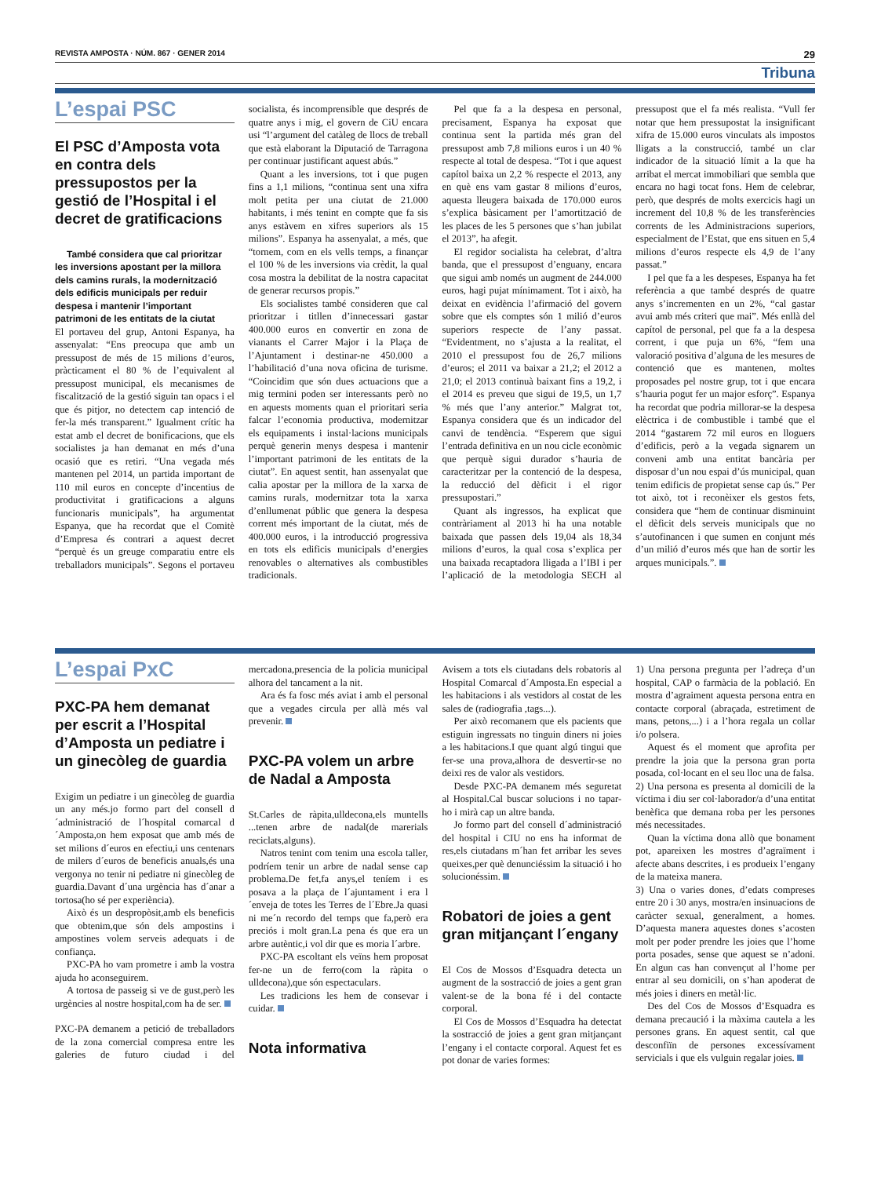REVISTA AMPOSTA · NÚM. 867 · GENER 2014 29
Tribuna
L’espai PSC
El PSC d’Amposta vota en contra dels pressupostos per la gestió de l’Hospital i el decret de gratificacions
També considera que cal prioritzar les inversions apostant per la millora dels camins rurals, la modernització dels edificis municipals per reduir despesa i mantenir l’important patrimoni de les entitats de la ciutat
El portaveu del grup, Antoni Espanya, ha assenyalat: “Ens preocupa que amb un pressupost de més de 15 milions d’euros, pràcticament el 80 % de l’equivalent al pressupost municipal, els mecanismes de fiscalització de la gestió siguin tan opacs i el que és pitjor, no detectem cap intenció de fer-la més transparent.” Igualment crític ha estat amb el decret de bonificacions, que els socialistes ja han demanat en més d’una ocasió que es retiri. “Una vegada més mantenen pel 2014, un partida important de 110 mil euros en concepte d’incentius de productivitat i gratificacions a alguns funcionaris municipals”, ha argumentat Espanya, que ha recordat que el Comitè d’Empresa és contrari a aquest decret “perquè és un greuge comparatiu entre els treballadors municipals”. Segons el portaveu socialista, és incomprensible que després de quatre anys i mig, el govern de CiU encara usi “l’argument del catàleg de llocs de treball que està elaborant la Diputació de Tarragona per continuar justificant aquest abús.”
Quant a les inversions, tot i que pugen fins a 1,1 milions, “continua sent una xifra molt petita per una ciutat de 21.000 habitants, i més tenint en compte que fa sis anys estàvem en xifres superiors als 15 milions”. Espanya ha assenyalat, a més, que “tornem, com en els vells temps, a finançar el 100 % de les inversions via crèdit, la qual cosa mostra la debilitat de la nostra capacitat de generar recursos propis.”
Els socialistes també consideren que cal prioritzar i titllen d’innecessari gastar 400.000 euros en convertir en zona de vianants el Carrer Major i la Plaça de l’Ajuntament i destinar-ne 450.000 a l’habilitació d’una nova oficina de turisme. “Coincidim que són dues actuacions que a mig termini poden ser interessants però no en aquests moments quan el prioritari seria falcar l’economia productiva, modernitzar els equipaments i instal·lacions municipals perquè generin menys despesa i mantenir l’important patrimoni de les entitats de la ciutat”. En aquest sentit, han assenyalat que calia apostar per la millora de la xarxa de camins rurals, modernitzar tota la xarxa d’enllumenat públic que genera la despesa corrent més important de la ciutat, més de 400.000 euros, i la introducció progressiva en tots els edificis municipals d’energies renovables o alternatives als combustibles tradicionals.
Pel que fa a la despesa en personal, precisament, Espanya ha exposat que continua sent la partida més gran del pressupost amb 7,8 milions euros i un 40 % respecte al total de despesa. “Tot i que aquest capítol baixa un 2,2 % respecte el 2013, any en què ens vam gastar 8 milions d’euros, aquesta lleugera baixada de 170.000 euros s’explica bàsicament per l’amortització de les places de les 5 persones que s’han jubilat el 2013”, ha afegit.
El regidor socialista ha celebrat, d’altra banda, que el pressupost d’enguany, encara que sigui amb només un augment de 244.000 euros, hagi pujat mínimament. Tot i això, ha deixat en evidència l’afirmació del govern sobre que els comptes són 1 milió d’euros superiors respecte de l’any passat. “Evidentment, no s’ajusta a la realitat, el 2010 el pressupost fou de 26,7 milions d’euros; el 2011 va baixar a 21,2; el 2012 a 21,0; el 2013 continuà baixant fins a 19,2, i el 2014 es preveu que sigui de 19,5, un 1,7 % més que l’any anterior.” Malgrat tot, Espanya considera que és un indicador del canvi de tendència. “Esperem que sigui l’entrada definitiva en un nou cicle econòmic que perquè sigui durador s’hauria de caracteritzar per la contenció de la despesa, la reducció del dèficit i el rigor pressupostari.”
Quant als ingressos, ha explicat que contràriament al 2013 hi ha una notable baixada que passen dels 19,04 als 18,34 milions d’euros, la qual cosa s’explica per una baixada recaptadora lligada a l’IBI i per l’aplicació de la metodologia SECH al pressupost que el fa més realista. “Vull fer notar que hem pressupostat la insignificant xifra de 15.000 euros vinculats als impostos lligats a la construcció, també un clar indicador de la situació límit a la que ha arribat el mercat immobiliari que sembla que encara no hagi tocat fons. Hem de celebrar, però, que després de molts exercicis hagi un increment del 10,8 % de les transferències corrents de les Administracions superiors, especialment de l’Estat, que ens situen en 5,4 milions d’euros respecte els 4,9 de l’any passat.”
I pel que fa a les despeses, Espanya ha fet referència a que també després de quatre anys s’incrementen en un 2%, “cal gastar avui amb més criteri que mai”. Més enllà del capítol de personal, pel que fa a la despesa corrent, i que puja un 6%, “fem una valoració positiva d’alguna de les mesures de contenció que es mantenen, moltes proposades pel nostre grup, tot i que encara s’hauria pogut fer un major esforç”. Espanya ha recordat que podria millorar-se la despesa elèctrica i de combustible i també que el 2014 “gastarem 72 mil euros en lloguers d’edificis, però a la vegada signarem un conveni amb una entitat bancària per disposar d’un nou espai d’ús municipal, quan tenim edificis de propietat sense cap ús.” Per tot això, tot i reconèixer els gestos fets, considera que “hem de continuar disminuint el dèficit dels serveis municipals que no s’autofinancen i que sumen en conjunt més d’un milió d’euros més que han de sortir les arques municipals.”.
L’espai PxC
PXC-PA hem demanat per escrit a l’Hospital d’Amposta un pediatre i un ginecòleg de guardia
Exigim un pediatre i un ginecòleg de guardia un any més.jo formo part del consell d´administració de l´hospital comarcal d´Amposta,on hem exposat que amb més de set milions d´euros en efectiu,i uns centenars de milers d´euros de beneficis anuals,és una vergonya no tenir ni pediatre ni ginecòleg de guardia.Davant d´una urgència has d´anar a tortosa(ho sé per experiència).
Això és un despropòsit,amb els beneficis que obtenim,que són dels ampostins i ampostines volem serveis adequats i de confiança.
PXC-PA ho vam prometre i amb la vostra ajuda ho aconseguirem.
A tortosa de passeig si ve de gust,però les urgències al nostre hospital,com ha de ser.
PXC-PA demanem a petició de treballadors de la zona comercial compresa entre les galeries de futuro ciudad i del mercadona,presencia de la policia municipal alhora del tancament a la nit.
Ara és fa fosc més aviat i amb el personal que a vegades circula per allà més val prevenir.
PXC-PA volem un arbre de Nadal a Amposta
St.Carles de ràpita,ulldecona,els muntells ...tenen arbre de nadal(de marerials reciclats,alguns).
Natros tenint com tenim una escola taller, podríem tenir un arbre de nadal sense cap problema.De fet,fa anys,el teníem i es posava a la plaça de l´ajuntament i era l´enveja de totes les Terres de l´Ebre.Ja quasi ni me´n recordo del temps que fa,però era preciós i molt gran.La pena és que era un arbre autèntic,i vol dir que es moria l´arbre.
PXC-PA escoltant els veïns hem proposat fer-ne un de ferro(com la ràpita o ulldecona),que són espectaculars.
Les tradicions les hem de consevar i cuidar.
Nota informativa
Avisem a tots els ciutadans dels robatoris al Hospital Comarcal d´Amposta.En especial a les habitacions i als vestidors al costat de les sales de (radiografia ,tags...).
Per això recomanem que els pacients que estiguin ingressats no tinguin diners ni joies a les habitacions.I que quant algú tingui que fer-se una prova,alhora de desvertir-se no deixi res de valor als vestidors.
Desde PXC-PA demanem més seguretat al Hospital.Cal buscar solucions i no tapar-ho i mirà cap un altre banda.
Jo formo part del consell d´administració del hospital i CIU no ens ha informat de res,els ciutadans m´han fet arribar les seves queixes,per què denunciéssim la situació i ho solucionéssim.
Robatori de joies a gent gran mitjançant l´engany
El Cos de Mossos d’Esquadra detecta un augment de la sostracció de joies a gent gran valent-se de la bona fé i del contacte corporal.
El Cos de Mossos d’Esquadra ha detectat la sostracció de joies a gent gran mitjançant l’engany i el contacte corporal. Aquest fet es pot donar de varies formes:
1) Una persona pregunta per l’adreça d’un hospital, CAP o farmàcia de la població. En mostra d’agraiment aquesta persona entra en contacte corporal (abraçada, estretiment de mans, petons,...) i a l’hora regala un collar i/o polsera.
Aquest és el moment que aprofita per prendre la joia que la persona gran porta posada, col·locant en el seu lloc una de falsa.
2) Una persona es presenta al domicili de la víctima i diu ser col·laborador/a d’una entitat benèfica que demana roba per les persones més necessitades.
Quan la víctima dona allò que bonament pot, apareixen les mostres d’agraïment i afecte abans descrites, i es produeix l’engany de la mateixa manera.
3) Una o varies dones, d’edats compreses entre 20 i 30 anys, mostra/en insinuacions de caràcter sexual, generalment, a homes. D’aquesta manera aquestes dones s’acosten molt per poder prendre les joies que l’home porta posades, sense que aquest se n’adoni. En algun cas han convençut al l’home per entrar al seu domicili, on s’han apoderat de més joies i diners en metàl·lic.
Des del Cos de Mossos d’Esquadra es demana precaució i la màxima cautela a les persones grans. En aquest sentit, cal que desconfiïn de persones excessívament servicials i que els vulguin regalar joies.